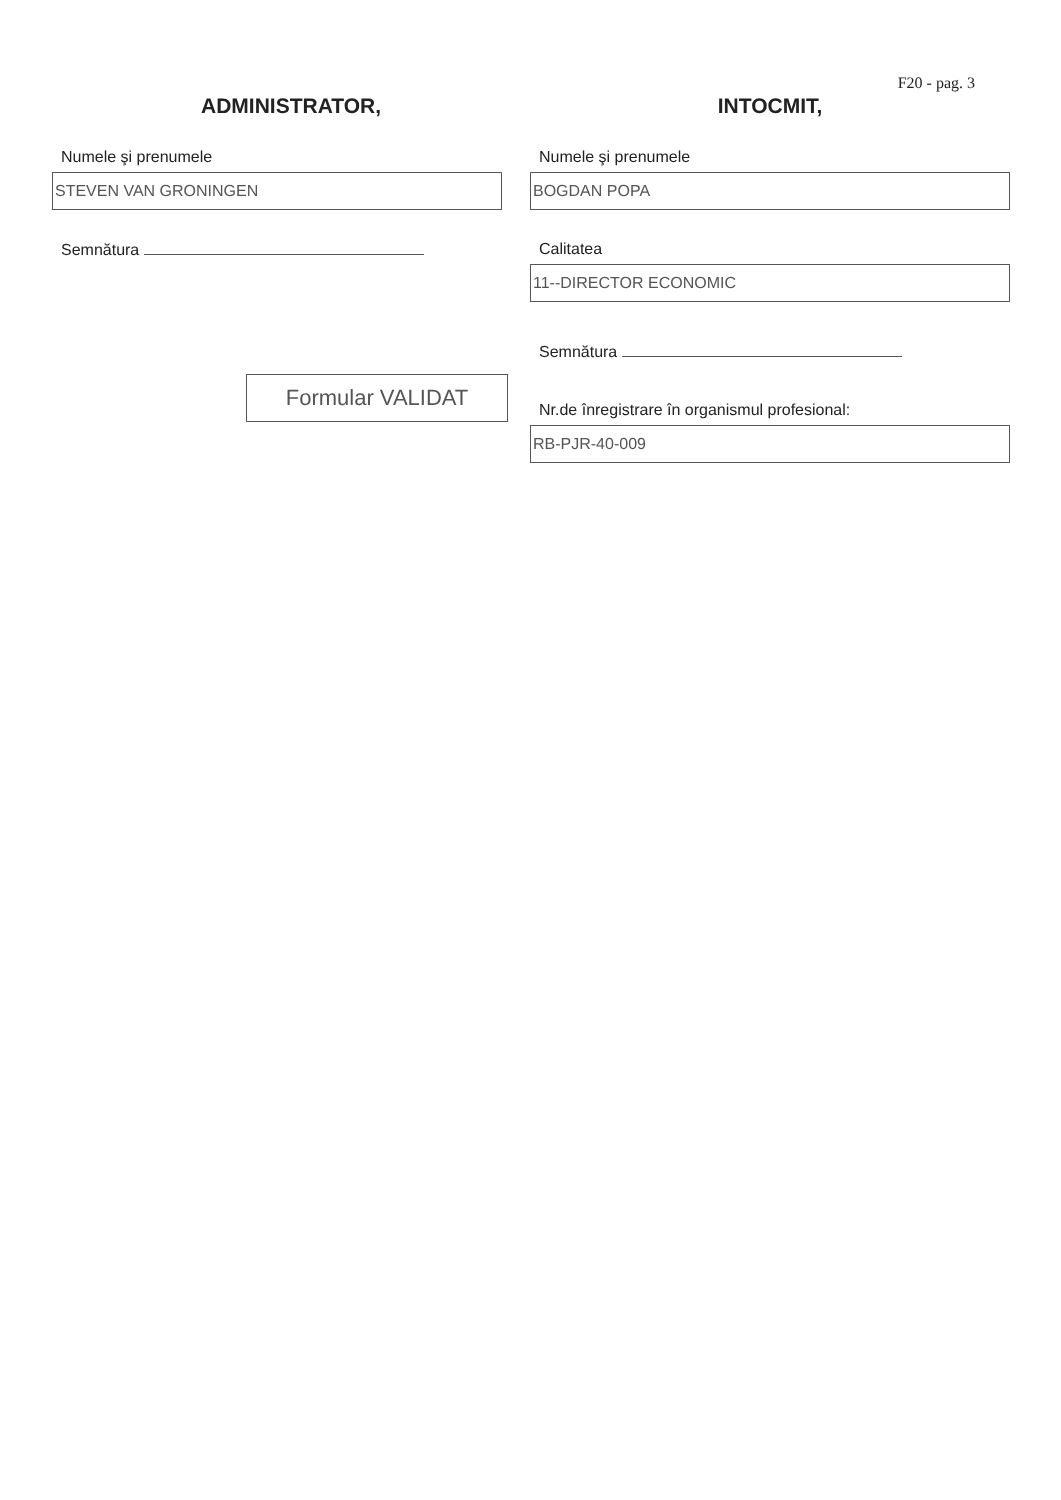F20 - pag. 3
ADMINISTRATOR,
Numele şi prenumele
STEVEN VAN GRONINGEN
Semnătura
Formular VALIDAT
INTOCMIT,
Numele şi prenumele
BOGDAN POPA
Calitatea
11--DIRECTOR ECONOMIC
Semnătura
Nr.de înregistrare în organismul profesional:
RB-PJR-40-009